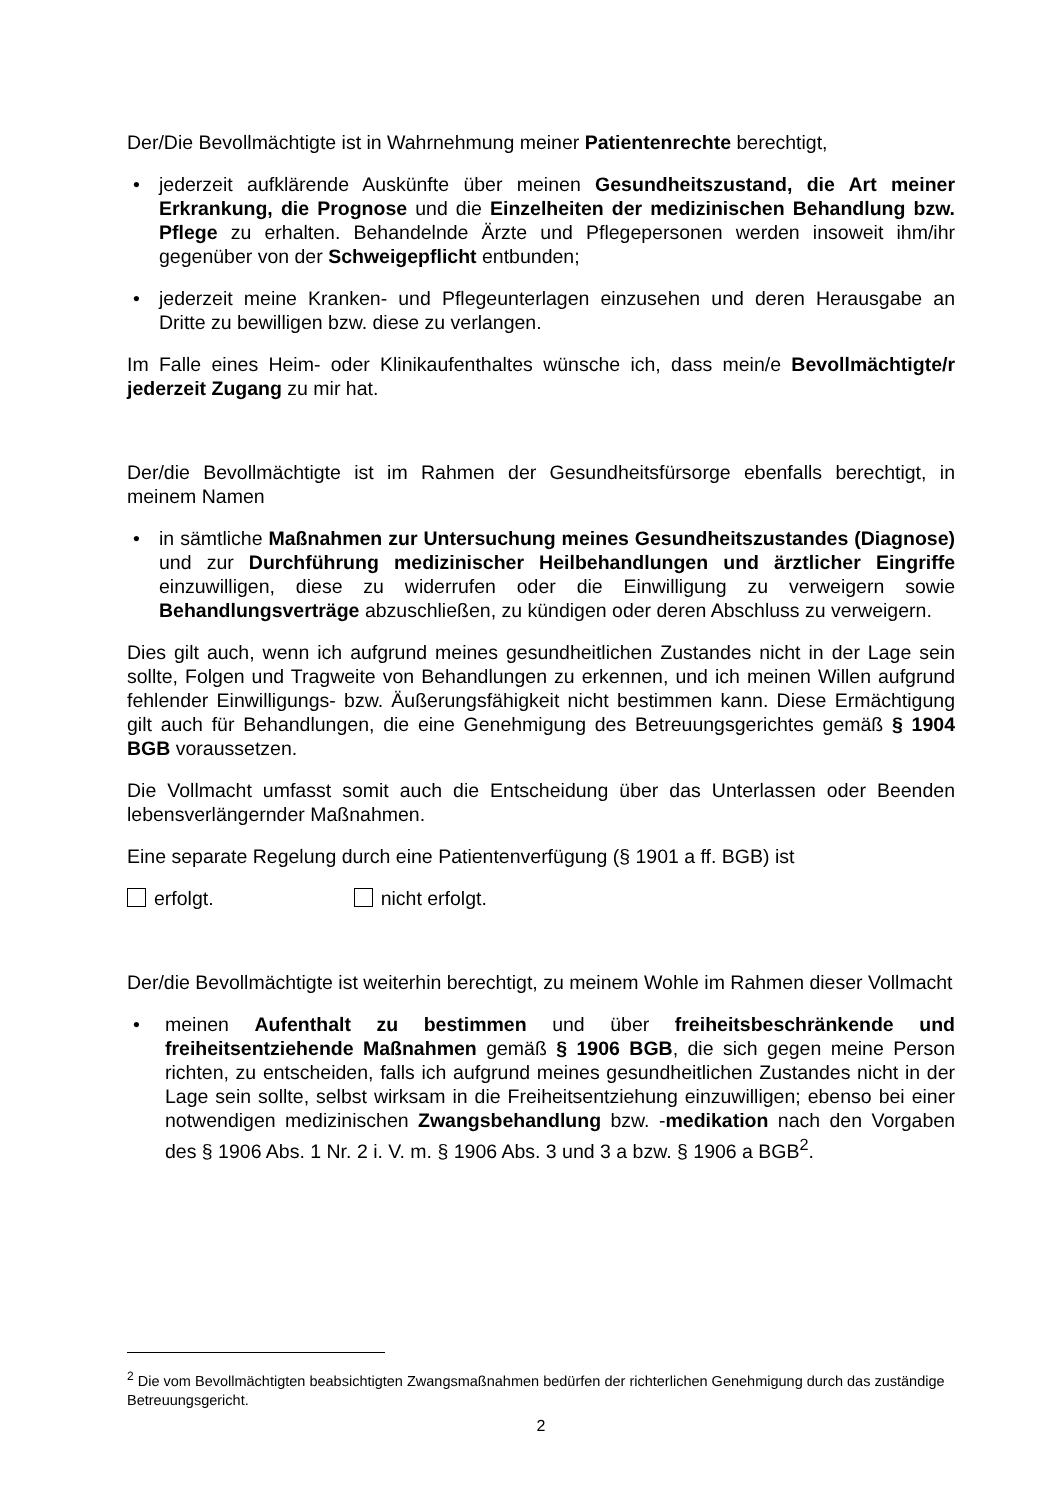Der/Die Bevollmächtigte ist in Wahrnehmung meiner Patientenrechte berechtigt,
• jederzeit aufklärende Auskünfte über meinen Gesundheitszustand, die Art meiner Erkrankung, die Prognose und die Einzelheiten der medizinischen Behandlung bzw. Pflege zu erhalten. Behandelnde Ärzte und Pflegepersonen werden insoweit ihm/ihr gegenüber von der Schweigepflicht entbunden;
• jederzeit meine Kranken- und Pflegeunterlagen einzusehen und deren Herausgabe an Dritte zu bewilligen bzw. diese zu verlangen.
Im Falle eines Heim- oder Klinikaufenthaltes wünsche ich, dass mein/e Bevollmächtigte/r jederzeit Zugang zu mir hat.
Der/die Bevollmächtigte ist im Rahmen der Gesundheitsfürsorge ebenfalls berechtigt, in meinem Namen
• in sämtliche Maßnahmen zur Untersuchung meines Gesundheitszustandes (Diagnose) und zur Durchführung medizinischer Heilbehandlungen und ärztlicher Eingriffe einzuwilligen, diese zu widerrufen oder die Einwilligung zu verweigern sowie Behandlungsverträge abzuschließen, zu kündigen oder deren Abschluss zu verweigern.
Dies gilt auch, wenn ich aufgrund meines gesundheitlichen Zustandes nicht in der Lage sein sollte, Folgen und Tragweite von Behandlungen zu erkennen, und ich meinen Willen aufgrund fehlender Einwilligungs- bzw. Äußerungsfähigkeit nicht bestimmen kann. Diese Ermächtigung gilt auch für Behandlungen, die eine Genehmigung des Betreuungsgerichtes gemäß § 1904 BGB voraussetzen.
Die Vollmacht umfasst somit auch die Entscheidung über das Unterlassen oder Beenden lebensverlängernder Maßnahmen.
Eine separate Regelung durch eine Patientenverfügung (§ 1901 a ff. BGB) ist
erfolgt. nicht erfolgt.
Der/die Bevollmächtigte ist weiterhin berechtigt, zu meinem Wohle im Rahmen dieser Vollmacht
• meinen Aufenthalt zu bestimmen und über freiheitsbeschränkende und freiheitsentziehende Maßnahmen gemäß § 1906 BGB, die sich gegen meine Person richten, zu entscheiden, falls ich aufgrund meines gesundheitlichen Zustandes nicht in der Lage sein sollte, selbst wirksam in die Freiheitsentziehung einzuwilligen; ebenso bei einer notwendigen medizinischen Zwangsbehandlung bzw. -medikation nach den Vorgaben des § 1906 Abs. 1 Nr. 2 i. V. m. § 1906 Abs. 3 und 3 a bzw. § 1906 a BGB<sup>2</sup>.
<sup>2</sup> Die vom Bevollmächtigten beabsichtigten Zwangsmaßnahmen bedürfen der richterlichen Genehmigung durch das zuständige Betreuungsgericht.
2